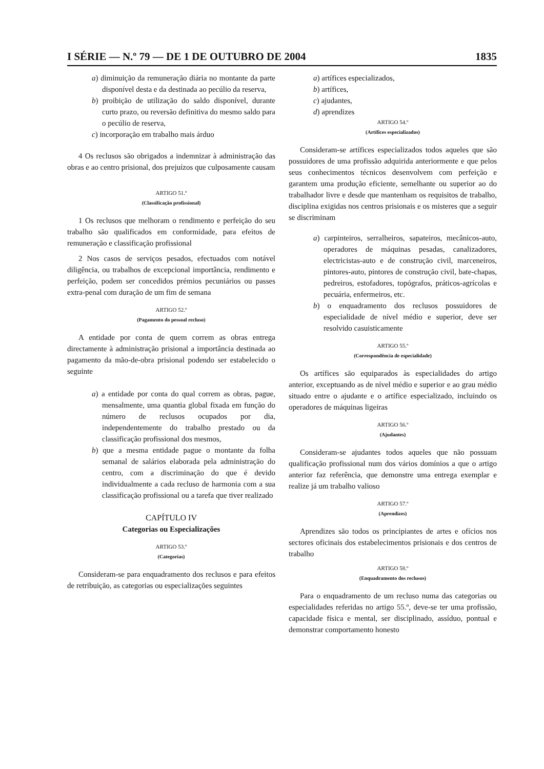I SÉRIE — N.º 79 — DE 1 DE OUTUBRO DE 2004 1835
a) diminuição da remuneração diária no montante da parte disponível desta e da destinada ao pecúlio da reserva,
b) proibição de utilização do saldo disponível, durante curto prazo, ou reversão definitiva do mesmo saldo para o pecúlio de reserva,
c) incorporação em trabalho mais árduo
4 Os reclusos são obrigados a indemnizar à administração das obras e ao centro prisional, dos prejuízos que culposamente causam
ARTIGO 51.º
(Classificação profissional)
1 Os reclusos que melhoram o rendimento e perfeição do seu trabalho são qualificados em conformidade, para efeitos de remuneração e classificação profissional
2 Nos casos de serviços pesados, efectuados com notável diligência, ou trabalhos de excepcional importância, rendimento e perfeição, podem ser concedidos prémios pecuniários ou passes extra-penal com duração de um fim de semana
ARTIGO 52.º
(Pagamento do pessoal recluso)
A entidade por conta de quem correm as obras entrega directamente à administração prisional a importância destinada ao pagamento da mão-de-obra prisional podendo ser estabelecido o seguinte
a) a entidade por conta do qual correm as obras, pague, mensalmente, uma quantia global fixada em função do número de reclusos ocupados por dia, independentemente do trabalho prestado ou da classificação profissional dos mesmos,
b) que a mesma entidade pague o montante da folha semanal de salários elaborada pela administração do centro, com a discriminação do que é devido individualmente a cada recluso de harmonia com a sua classificação profissional ou a tarefa que tiver realizado
CAPÍTULO IV
Categorias ou Especializações
ARTIGO 53.º
(Categorias)
Consideram-se para enquadramento dos reclusos e para efeitos de retribuição, as categorias ou especializações seguintes
a) artífices especializados,
b) artífices,
c) ajudantes,
d) aprendizes
ARTIGO 54.º
(Artífices especializados)
Consideram-se artífices especializados todos aqueles que são possuidores de uma profissão adquirida anteriormente e que pelos seus conhecimentos técnicos desenvolvem com perfeição e garantem uma produção eficiente, semelhante ou superior ao do trabalhador livre e desde que mantenham os requisitos de trabalho, disciplina exigidas nos centros prisionais e os misteres que a seguir se discriminam
a) carpinteiros, serralheiros, sapateiros, mecânicos-auto, operadores de máquinas pesadas, canalizadores, electricistas-auto e de construção civil, marceneiros, pintores-auto, pintores de construção civil, bate-chapas, pedreiros, estofadores, topógrafos, práticos-agrícolas e pecuária, enfermeiros, etc.
b) o enquadramento dos reclusos possuidores de especialidade de nível médio e superior, deve ser resolvido casuisticamente
ARTIGO 55.º
(Correspondência de especialidade)
Os artífices são equiparados às especialidades do artigo anterior, exceptuando as de nível médio e superior e ao grau médio situado entre o ajudante e o artífice especializado, incluindo os operadores de máquinas ligeiras
ARTIGO 56.º
(Ajudantes)
Consideram-se ajudantes todos aqueles que não possuam qualificação profissional num dos vários domínios a que o artigo anterior faz referência, que demonstre uma entrega exemplar e realize já um trabalho valioso
ARTIGO 57.º
(Aprendizes)
Aprendizes são todos os principiantes de artes e ofícios nos sectores oficinais dos estabelecimentos prisionais e dos centros de trabalho
ARTIGO 58.º
(Enquadramento dos reclusos)
Para o enquadramento de um recluso numa das categorias ou especialidades referidas no artigo 55.º, deve-se ter uma profissão, capacidade física e mental, ser disciplinado, assíduo, pontual e demonstrar comportamento honesto